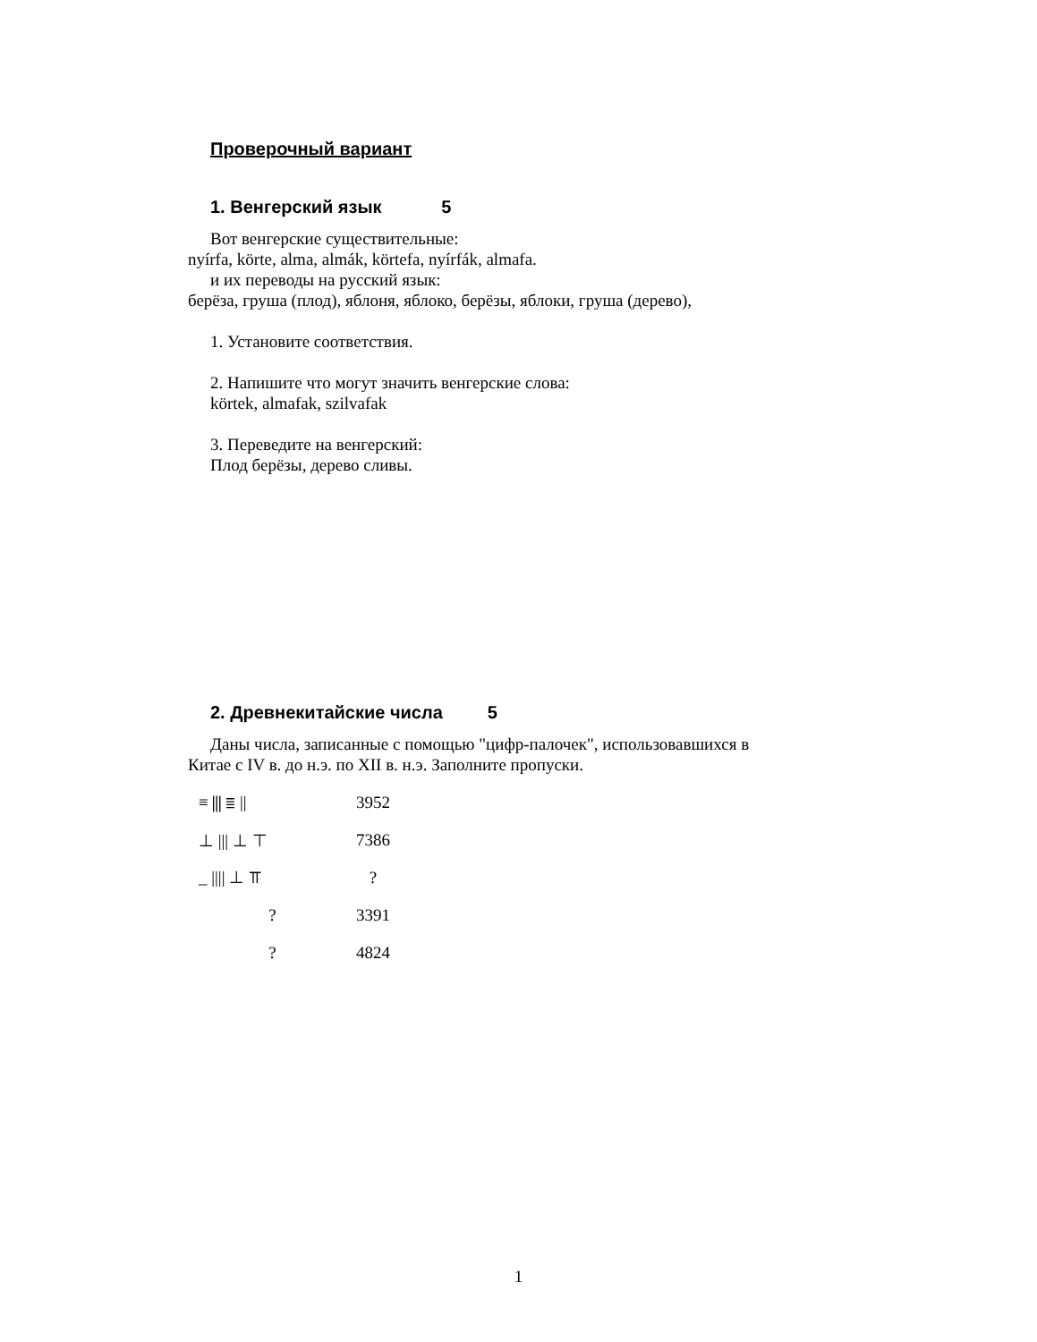Проверочный вариант
1. Венгерский язык 5
Вот венгерские существительные:
nyírfa, körte, alma, almák, körtefa, nyírfák, almafa.
и их переводы на русский язык:
берёза, груша (плод), яблоня, яблоко, берёзы, яблоки, груша (дерево),
1. Установите соответствия.
2. Напишите что могут значить венгерские слова:
körtek, almafak, szilvafak
3. Переведите на венгерский:
Плод берёзы, дерево сливы.
2. Древнекитайские числа 5
Даны числа, записанные с помощью "цифр-палочек", использовавшихся в
Китае с IV в. до н.э. по XII в. н.э. Заполните пропуски.
≡ ⫼ ≣ || 3952
⊥ ||| ⊥ ⊤ 7386
_ |||| ⊥ ⫪ ?
? 3391
? 4824
1